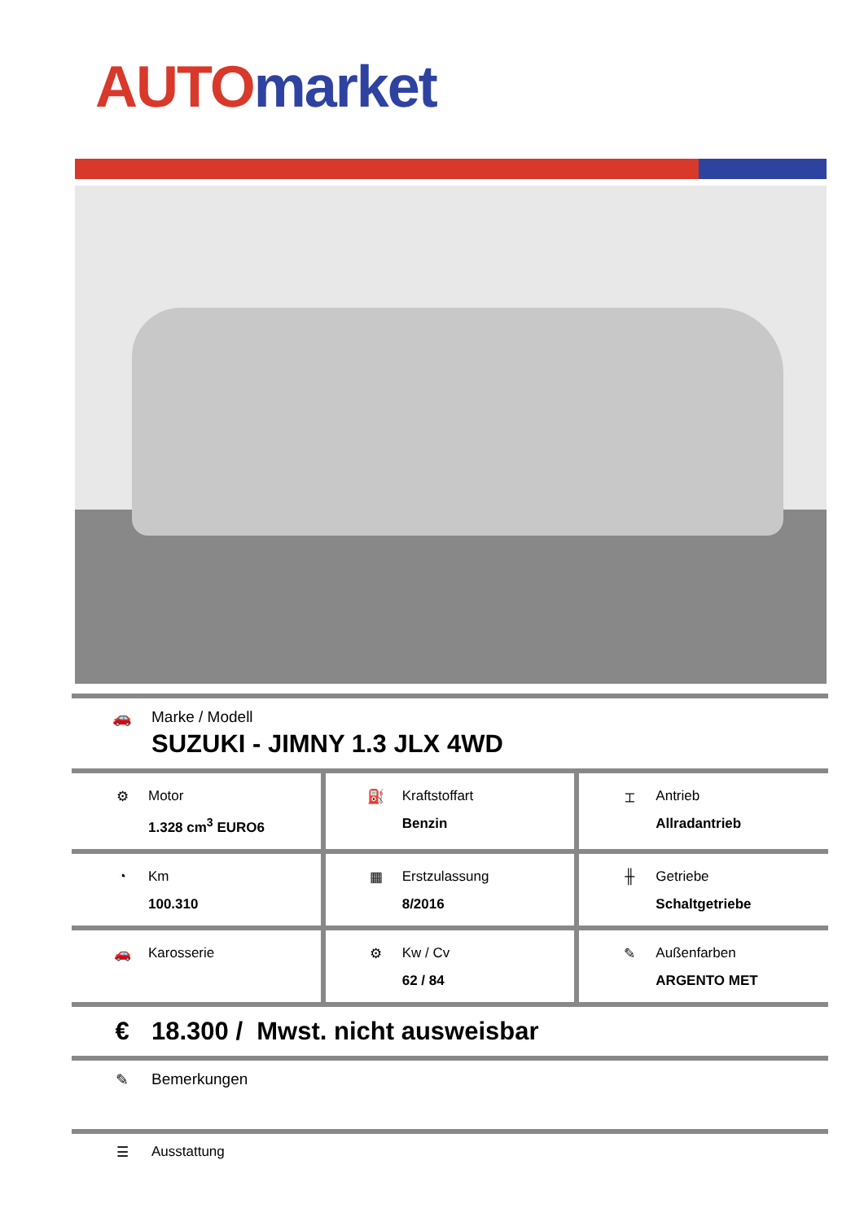AUTO market
🚗 Marke / Modell
SUZUKI - JIMNY 1.3 JLX 4WD
⚙ Motor
1.328 cm<sup>3</sup> EURO6
⛽ Kraftstoffart
Benzin
⌶ Antrieb
Allradantrieb
◔ Km
100.310
▦ Erstzulassung
8/2016
╫ Getriebe
Schaltgetriebe
🚗 Karosserie ⚙ Kw / Cv
62 / 84
✎ Außenfarben
ARGENTO MET
€ 18.300 / Mwst. nicht ausweisbar
✎ Bemerkungen
☰ Ausstattung